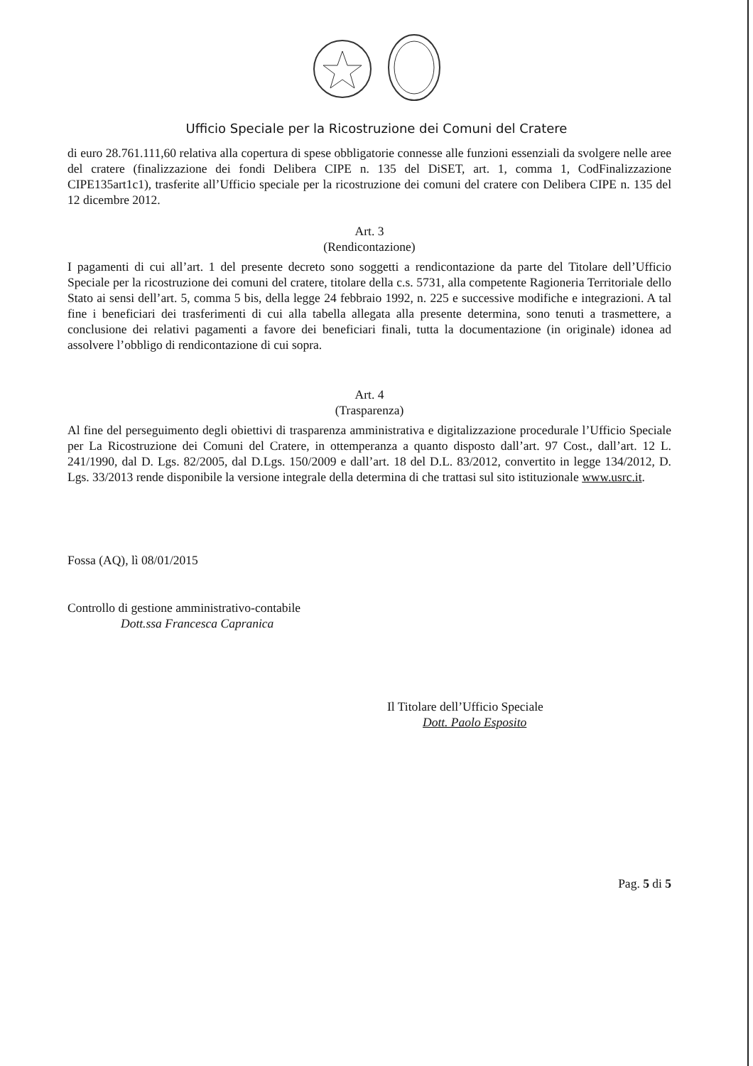Ufficio Speciale per la Ricostruzione dei Comuni del Cratere
di euro 28.761.111,60 relativa alla copertura di spese obbligatorie connesse alle funzioni essenziali da svolgere nelle aree del cratere (finalizzazione dei fondi Delibera CIPE n. 135 del DiSET, art. 1, comma 1, CodFinalizzazione CIPE135art1c1), trasferite all’Ufficio speciale per la ricostruzione dei comuni del cratere con Delibera CIPE n. 135 del 12 dicembre 2012.
Art. 3
(Rendicontazione)
I pagamenti di cui all’art. 1 del presente decreto sono soggetti a rendicontazione da parte del Titolare dell’Ufficio Speciale per la ricostruzione dei comuni del cratere, titolare della c.s. 5731, alla competente Ragioneria Territoriale dello Stato ai sensi dell’art. 5, comma 5 bis, della legge 24 febbraio 1992, n. 225 e successive modifiche e integrazioni. A tal fine i beneficiari dei trasferimenti di cui alla tabella allegata alla presente determina, sono tenuti a trasmettere, a conclusione dei relativi pagamenti a favore dei beneficiari finali, tutta la documentazione (in originale) idonea ad assolvere l’obbligo di rendicontazione di cui sopra.
Art. 4
(Trasparenza)
Al fine del perseguimento degli obiettivi di trasparenza amministrativa e digitalizzazione procedurale l’Ufficio Speciale per La Ricostruzione dei Comuni del Cratere, in ottemperanza a quanto disposto dall’art. 97 Cost., dall’art. 12 L. 241/1990, dal D. Lgs. 82/2005, dal D.Lgs. 150/2009 e dall’art. 18 del D.L. 83/2012, convertito in legge 134/2012, D. Lgs. 33/2013 rende disponibile la versione integrale della determina di che trattasi sul sito istituzionale www.usrc.it.
Fossa (AQ), lì 08/01/2015
Controllo di gestione amministrativo-contabile
Dott.ssa Francesca Capranica
Il Titolare dell’Ufficio Speciale
Dott. Paolo Esposito
Pag. 5 di 5